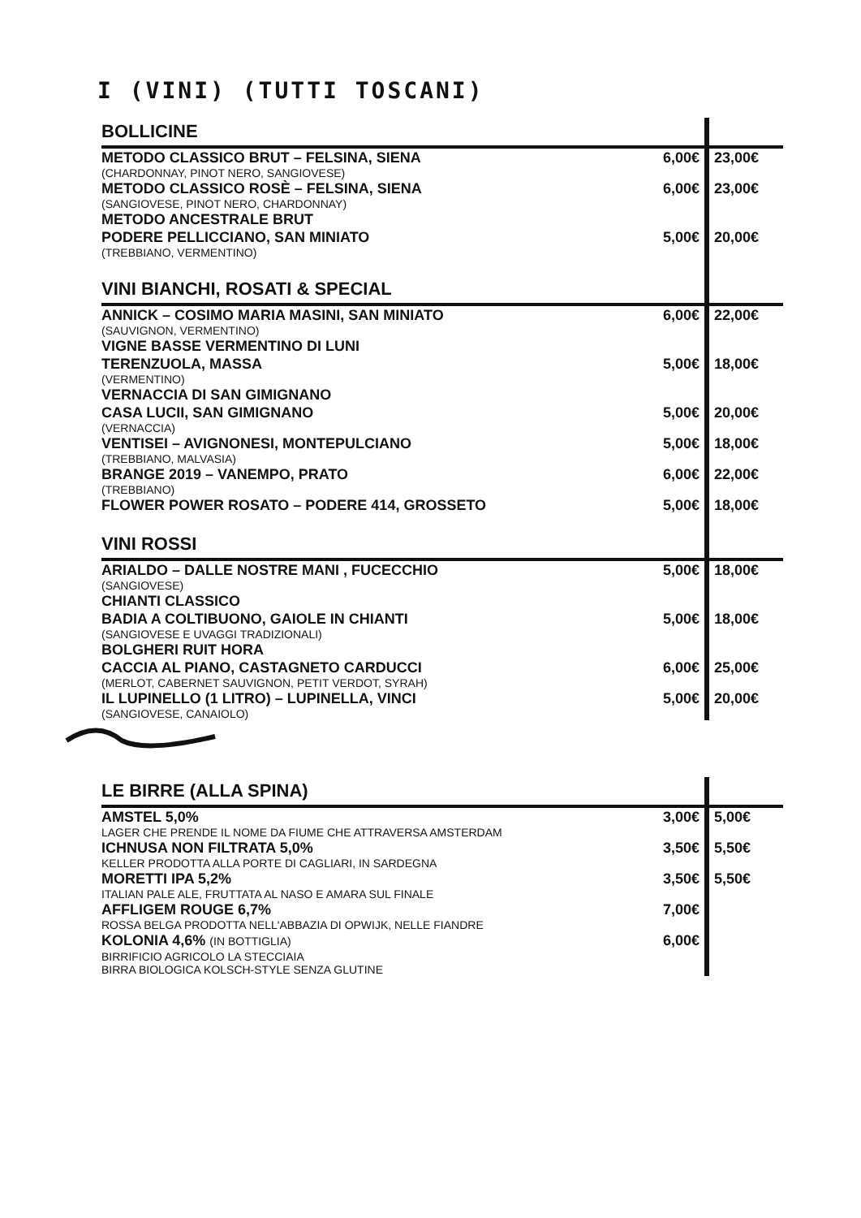I (VINI) (TUTTI TOSCANI)
| BOLLICINE | | |
| METODO CLASSICO BRUT – FELSINA, SIENA (CHARDONNAY, PINOT NERO, SANGIOVESE) | 6,00€ | 23,00€ |
| METODO CLASSICO ROSÈ – FELSINA, SIENA (SANGIOVESE, PINOT NERO, CHARDONNAY) | 6,00€ | 23,00€ |
| METODO ANCESTRALE BRUT PODERE PELLICCIANO, SAN MINIATO (TREBBIANO, VERMENTINO) | 5,00€ | 20,00€ |
| VINI BIANCHI, ROSATI & SPECIAL | | |
| ANNICK – COSIMO MARIA MASINI, SAN MINIATO (SAUVIGNON, VERMENTINO) | 6,00€ | 22,00€ |
| VIGNE BASSE VERMENTINO DI LUNI TERENZUOLA, MASSA (VERMENTINO) | 5,00€ | 18,00€ |
| VERNACCIA DI SAN GIMIGNANO CASA LUCII, SAN GIMIGNANO (VERNACCIA) | 5,00€ | 20,00€ |
| VENTISEI – AVIGNONESI, MONTEPULCIANO (TREBBIANO, MALVASIA) | 5,00€ | 18,00€ |
| BRANGE 2019 – VANEMPO, PRATO (TREBBIANO) | 6,00€ | 22,00€ |
| FLOWER POWER ROSATO – PODERE 414, GROSSETO | 5,00€ | 18,00€ |
| VINI ROSSI | | |
| ARIALDO – DALLE NOSTRE MANI , FUCECCHIO (SANGIOVESE) | 5,00€ | 18,00€ |
| CHIANTI CLASSICO BADIA A COLTIBUONO, GAIOLE IN CHIANTI (SANGIOVESE E UVAGGI TRADIZIONALI) | 5,00€ | 18,00€ |
| BOLGHERI RUIT HORA CACCIA AL PIANO, CASTAGNETO CARDUCCI (MERLOT, CABERNET SAUVIGNON, PETIT VERDOT, SYRAH) | 6,00€ | 25,00€ |
| IL LUPINELLO (1 LITRO) – LUPINELLA, VINCI (SANGIOVESE, CANAIOLO) | 5,00€ | 20,00€ |
| LE BIRRE (ALLA SPINA) | | |
| AMSTEL 5,0% LAGER CHE PRENDE IL NOME DA FIUME CHE ATTRAVERSA AMSTERDAM | 3,00€ | 5,00€ |
| ICHNUSA NON FILTRATA 5,0% KELLER PRODOTTA ALLA PORTE DI CAGLIARI, IN SARDEGNA | 3,50€ | 5,50€ |
| MORETTI IPA 5,2% ITALIAN PALE ALE, FRUTTATA AL NASO E AMARA SUL FINALE | 3,50€ | 5,50€ |
| AFFLIGEM ROUGE 6,7% ROSSA BELGA PRODOTTA NELL'ABBAZIA DI OPWIJK, NELLE FIANDRE | 7,00€ | |
| KOLONIA 4,6% (IN BOTTIGLIA) BIRRIFICIO AGRICOLO LA STECCIAIA BIRRA BIOLOGICA KOLSCH-STYLE SENZA GLUTINE | 6,00€ | |